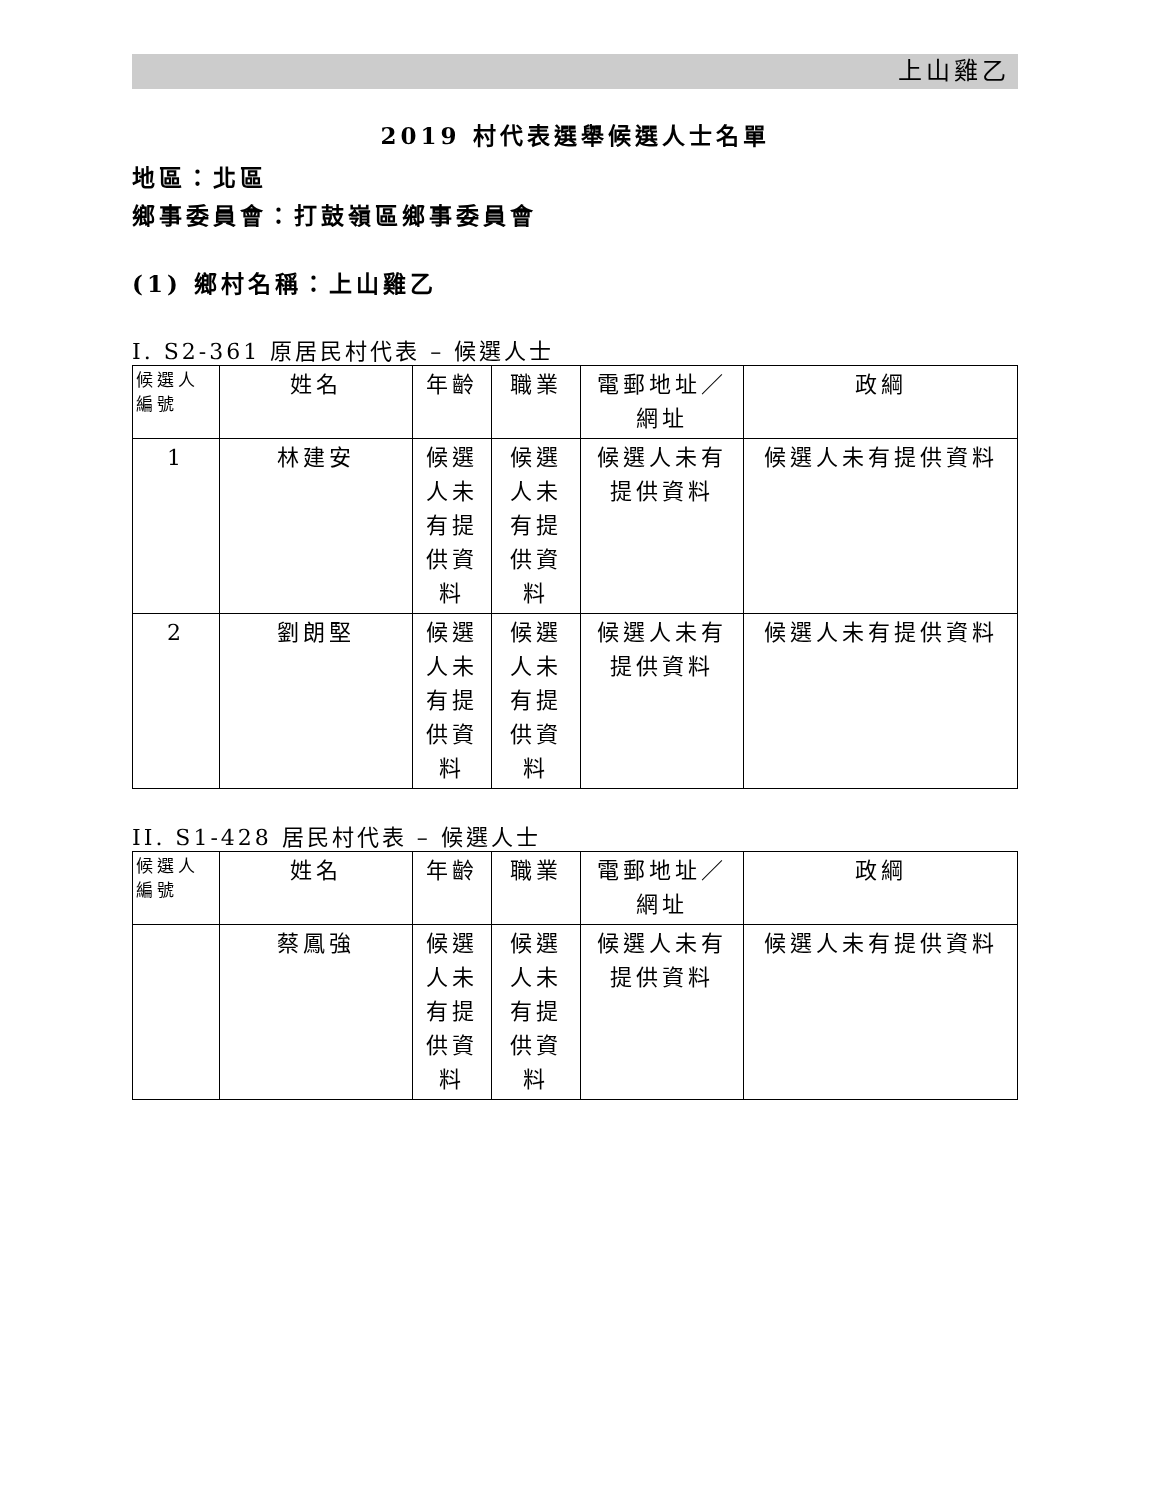上山雞乙
2019 村代表選舉候選人士名單
地區：北區
鄉事委員會：打鼓嶺區鄉事委員會
(1) 鄉村名稱：上山雞乙
I. S2-361 原居民村代表 – 候選人士
| 候選人編號 | 姓名 | 年齡 | 職業 | 電郵地址／網址 | 政綱 |
| --- | --- | --- | --- | --- | --- |
| 1 | 林建安 | 候選人未有提供資料 | 候選人未有提供資料 | 候選人未有提供資料 | 候選人未有提供資料 |
| 2 | 劉朗堅 | 候選人未有提供資料 | 候選人未有提供資料 | 候選人未有提供資料 | 候選人未有提供資料 |
II. S1-428 居民村代表 – 候選人士
| 候選人編號 | 姓名 | 年齡 | 職業 | 電郵地址／網址 | 政綱 |
| --- | --- | --- | --- | --- | --- |
| | 蔡鳳強 | 候選人未有提供資料 | 候選人未有提供資料 | 候選人未有提供資料 | 候選人未有提供資料 |